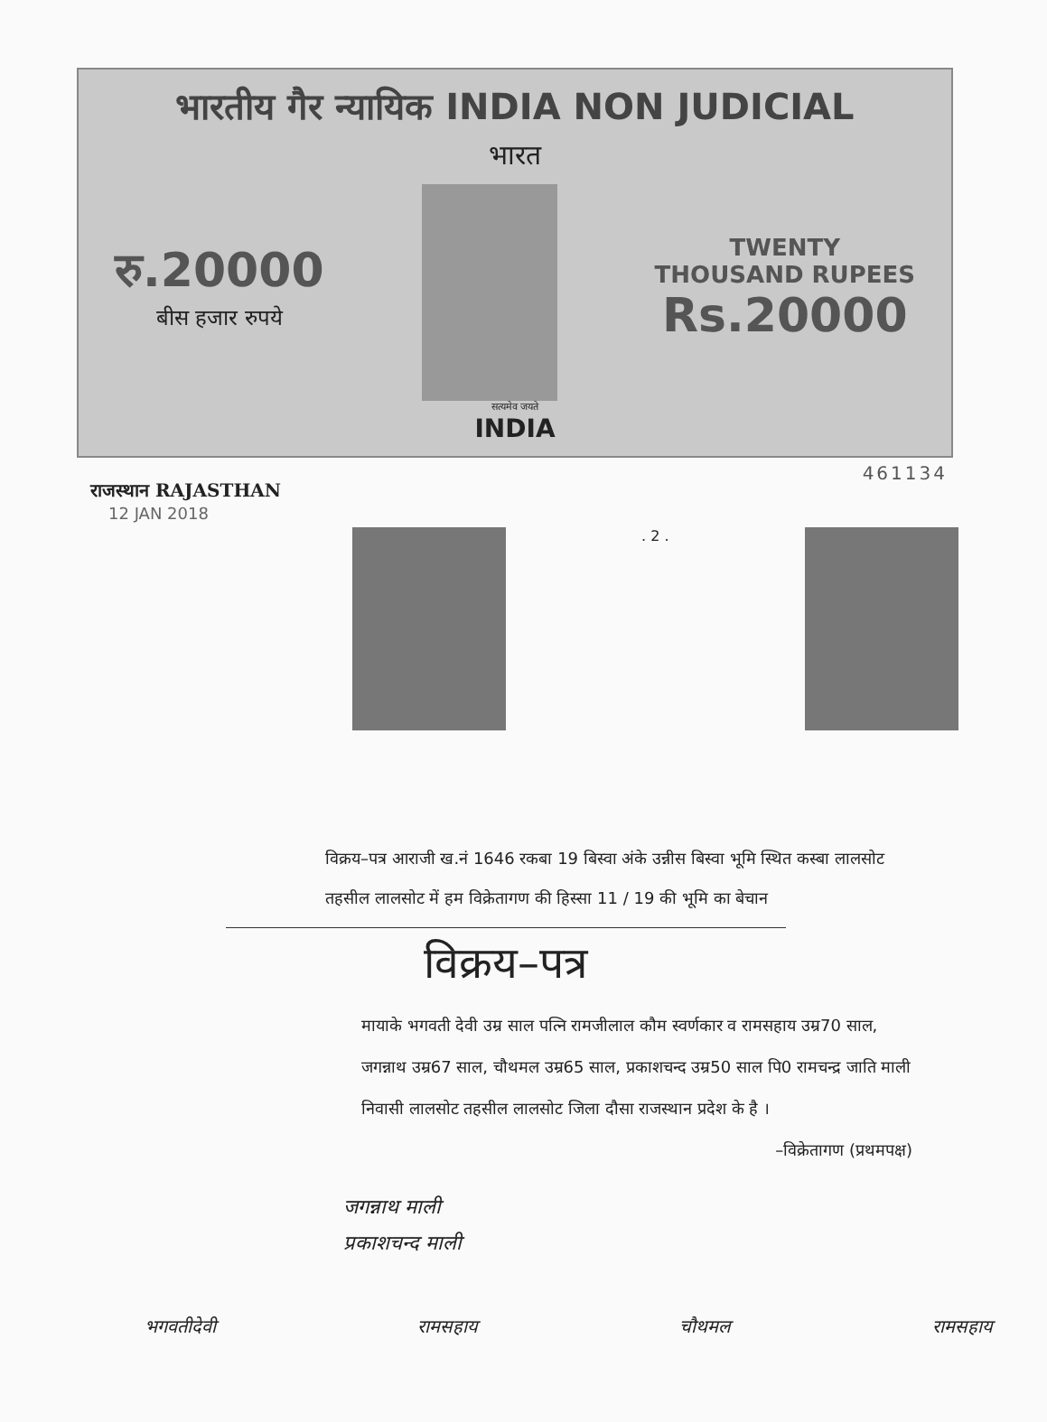भारतीय गैर न्यायिक INDIA NON JUDICIAL
भारत
रु.20000
बीस हजार रुपये
TWENTY
THOUSAND RUPEES
Rs.20000
सत्यमेव जयते
INDIA
461134
राजस्थान RAJASTHAN
12 JAN 2018
. 2 .
विक्रय–पत्र आराजी ख.नं 1646 रकबा 19 बिस्वा अंके उन्नीस बिस्वा भूमि स्थित कस्बा लालसोट तहसील लालसोट में हम विक्रेतागण की हिस्सा 11 / 19 की भूमि का बेचान
विक्रय–पत्र
मायाके भगवती देवी उम्र साल पत्नि रामजीलाल कौम स्वर्णकार व रामसहाय उम्र70 साल, जगन्नाथ उम्र67 साल, चौथमल उम्र65 साल, प्रकाशचन्द उम्र50 साल पि0 रामचन्द्र जाति माली निवासी लालसोट तहसील लालसोट जिला दौसा राजस्थान प्रदेश के है ।
–विक्रेतागण (प्रथमपक्ष)
जगन्नाथ माली
प्रकाशचन्द माली
भगवतीदेवी रामसहाय चौथमल रामसहाय